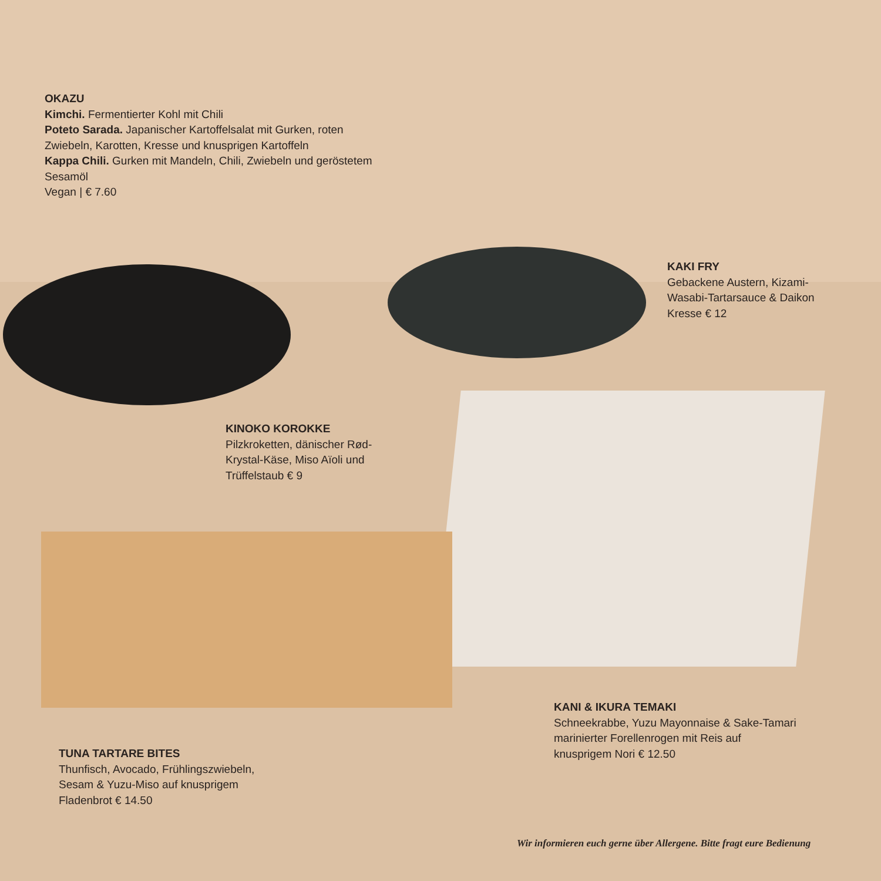OKAZU
Kimchi. Fermentierter Kohl mit Chili
Poteto Sarada. Japanischer Kartoffelsalat mit Gurken, roten Zwiebeln, Karotten, Kresse und knusprigen Kartoffeln
Kappa Chili. Gurken mit Mandeln, Chili, Zwiebeln und geröstetem Sesamöl
Vegan | € 7.60
KAKI FRY
Gebackene Austern, Kizami-Wasabi-Tartarsauce & Daikon Kresse € 12
KINOKO KOROKKE
Pilzkroketten, dänischer Rød-Krystal-Käse, Miso Aïoli und Trüffelstaub € 9
KANI & IKURA TEMAKI
Schneekrabbe, Yuzu Mayonnaise & Sake-Tamari marinierter Forellenrogen mit Reis auf knusprigem Nori € 12.50
TUNA TARTARE BITES
Thunfisch, Avocado, Frühlingszwiebeln, Sesam & Yuzu-Miso auf knusprigem Fladenbrot € 14.50
Wir informieren euch gerne über Allergene. Bitte fragt eure Bedienung